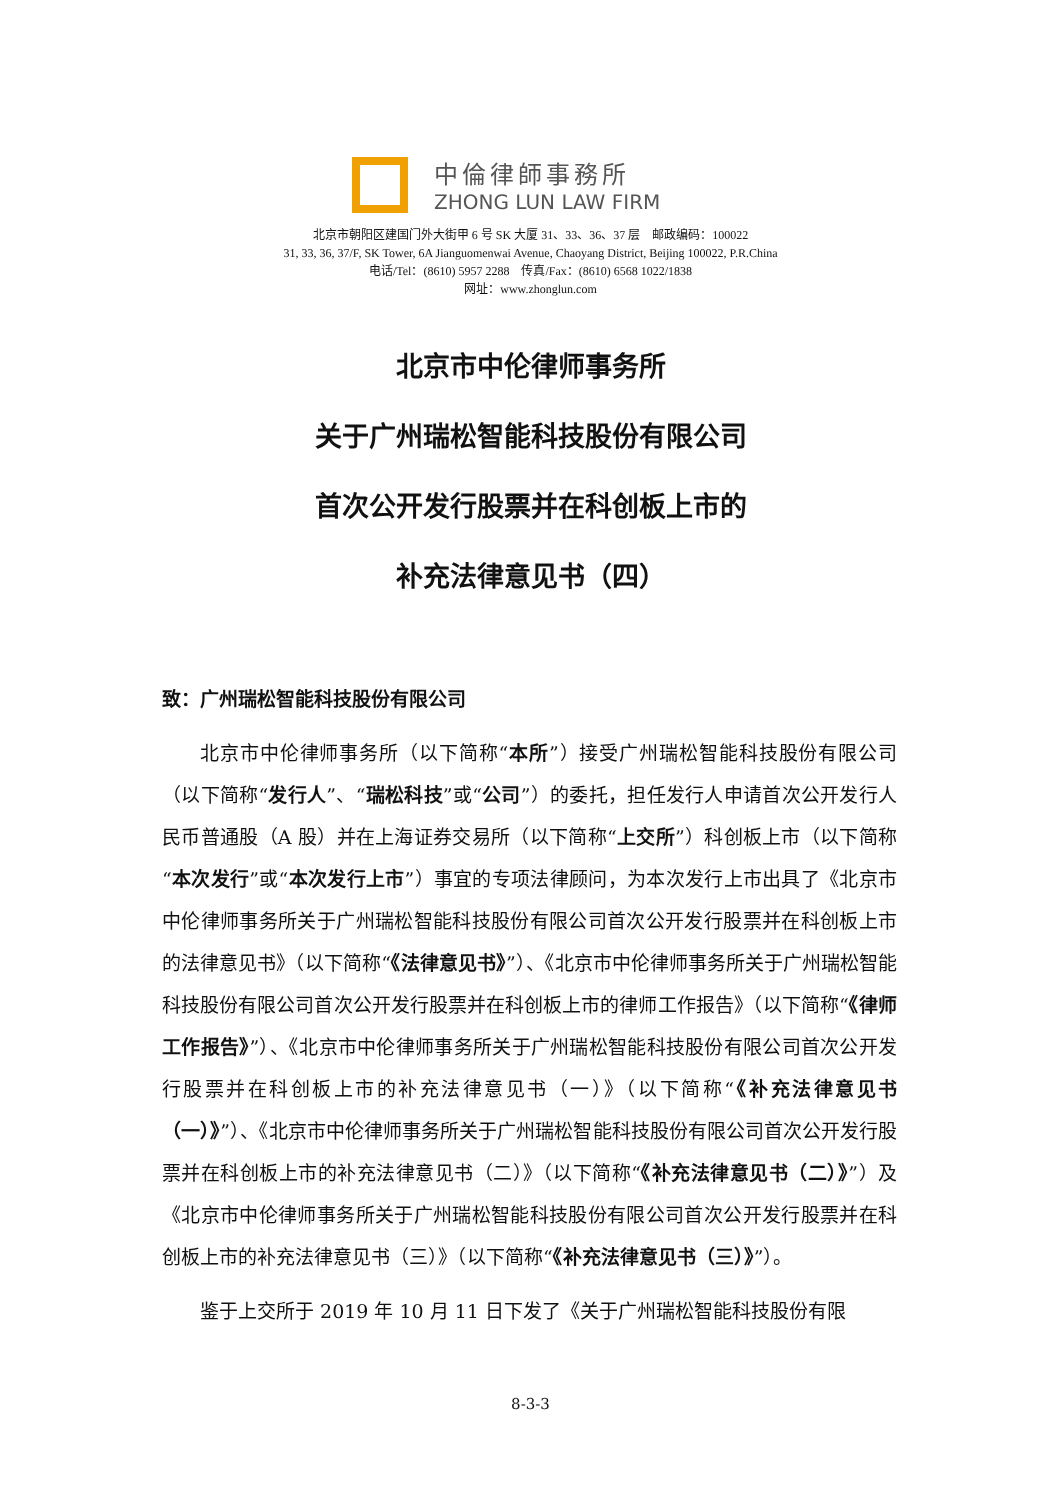中倫律師事務所
ZHONG LUN LAW FIRM
北京市朝阳区建国门外大街甲 6 号 SK 大厦 31、33、36、37 层　邮政编码：100022
31, 33, 36, 37/F, SK Tower, 6A Jianguomenwai Avenue, Chaoyang District, Beijing 100022, P.R.China
电话/Tel：(8610) 5957 2288　传真/Fax：(8610) 6568 1022/1838
网址：www.zhonglun.com
北京市中伦律师事务所
关于广州瑞松智能科技股份有限公司
首次公开发行股票并在科创板上市的
补充法律意见书（四）
致：广州瑞松智能科技股份有限公司
北京市中伦律师事务所（以下简称“本所”）接受广州瑞松智能科技股份有限公司（以下简称“发行人”、“瑞松科技”或“公司”）的委托，担任发行人申请首次公开发行人民币普通股（A 股）并在上海证券交易所（以下简称“上交所”）科创板上市（以下简称“本次发行”或“本次发行上市”）事宜的专项法律顾问，为本次发行上市出具了《北京市中伦律师事务所关于广州瑞松智能科技股份有限公司首次公开发行股票并在科创板上市的法律意见书》（以下简称“《法律意见书》”）、《北京市中伦律师事务所关于广州瑞松智能科技股份有限公司首次公开发行股票并在科创板上市的律师工作报告》（以下简称“《律师工作报告》”）、《北京市中伦律师事务所关于广州瑞松智能科技股份有限公司首次公开发行股票并在科创板上市的补充法律意见书（一）》（以下简称“《补充法律意见书（一）》”）、《北京市中伦律师事务所关于广州瑞松智能科技股份有限公司首次公开发行股票并在科创板上市的补充法律意见书（二）》（以下简称“《补充法律意见书（二）》”）及《北京市中伦律师事务所关于广州瑞松智能科技股份有限公司首次公开发行股票并在科创板上市的补充法律意见书（三）》（以下简称“《补充法律意见书（三）》”）。
鉴于上交所于 2019 年 10 月 11 日下发了《关于广州瑞松智能科技股份有限
8-3-3